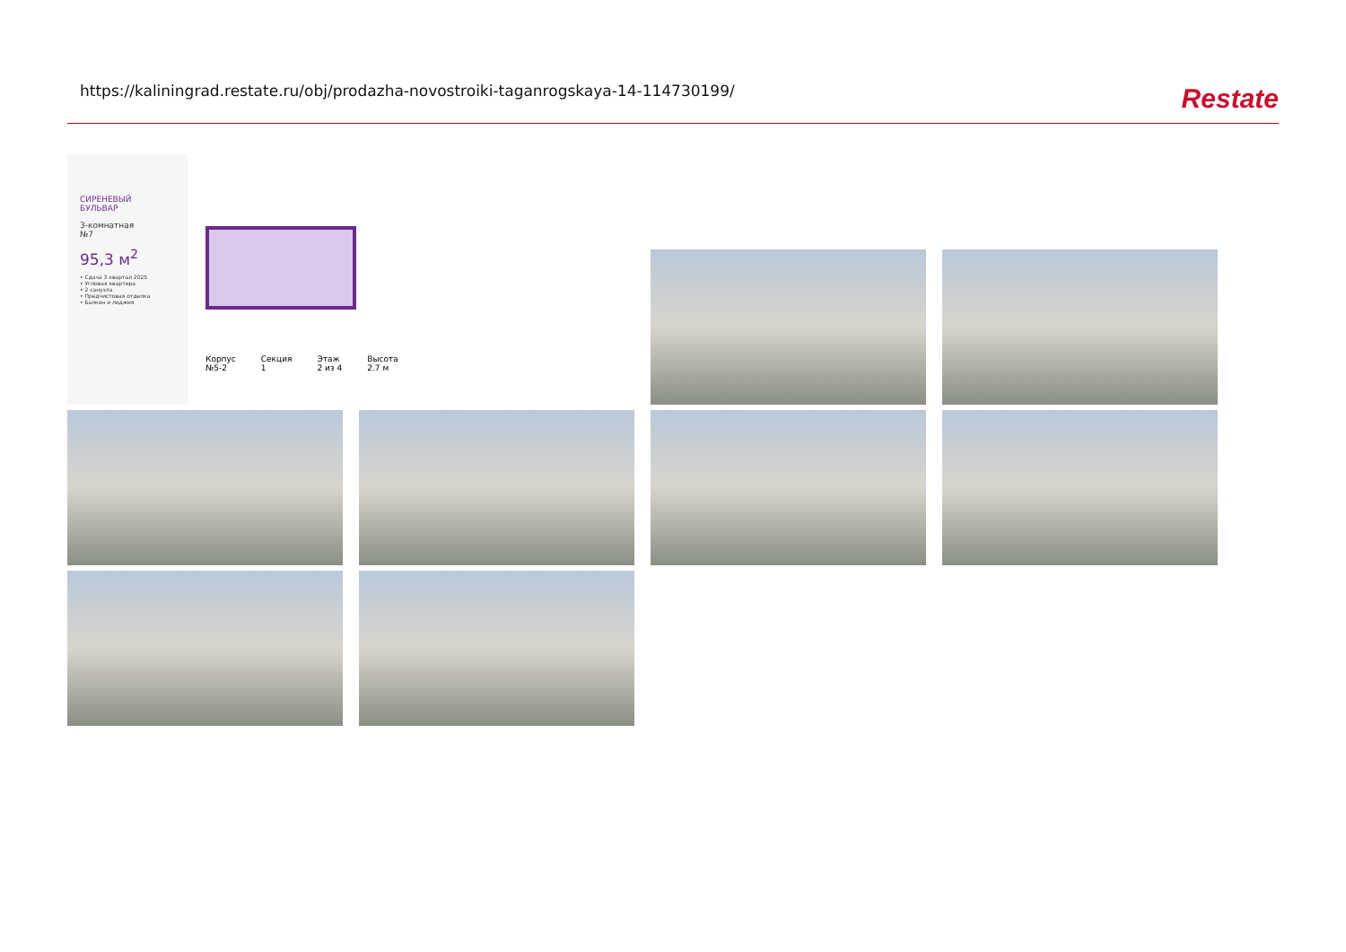https://kaliningrad.restate.ru/obj/prodazha-novostroiki-taganrogskaya-14-114730199/
Restate
СИРЕНЕВЫЙ
БУЛЬВАР
3-комнатная
№7
95,3 м<sup>2</sup>
• Сдача 3 квартал 2025
• Угловая квартира
• 2 санузла
• Предчистовая отделка
• Балкон и лоджия
Корпус
№5-2
Секция
1
Этаж
2 из 4
Высота
2.7 м